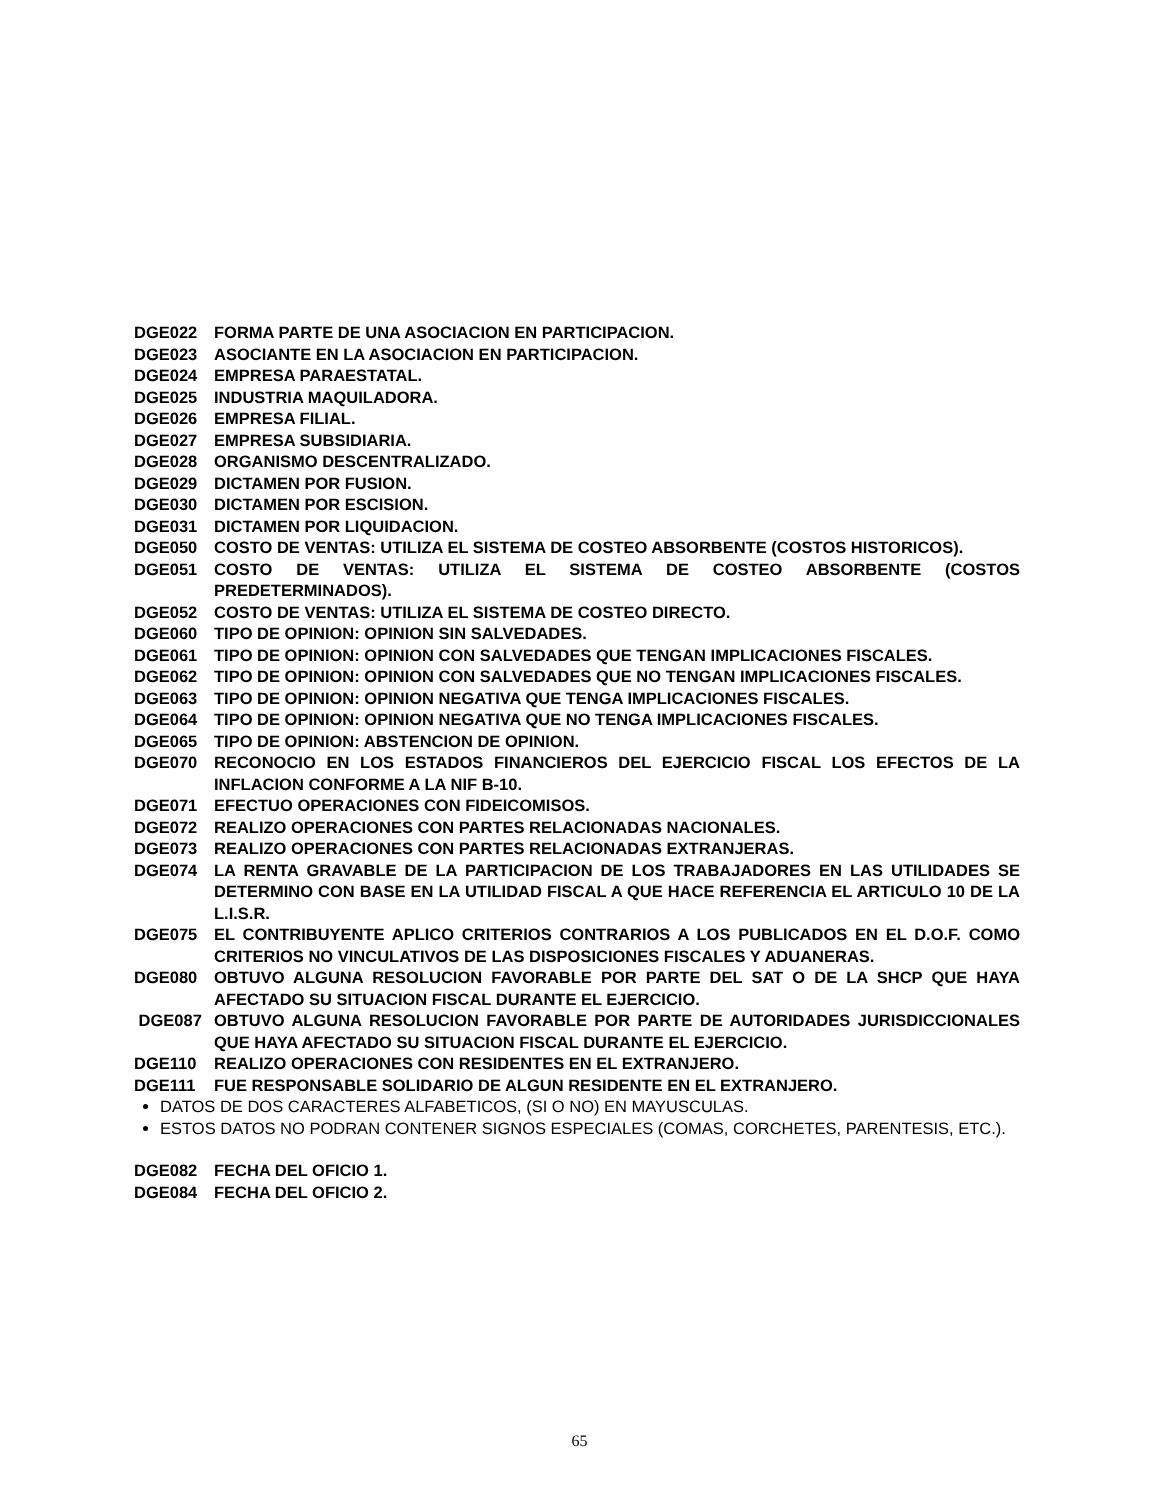DGE022 FORMA PARTE DE UNA ASOCIACION EN PARTICIPACION.
DGE023 ASOCIANTE EN LA ASOCIACION EN PARTICIPACION.
DGE024 EMPRESA PARAESTATAL.
DGE025 INDUSTRIA MAQUILADORA.
DGE026 EMPRESA FILIAL.
DGE027 EMPRESA SUBSIDIARIA.
DGE028 ORGANISMO DESCENTRALIZADO.
DGE029 DICTAMEN POR FUSION.
DGE030 DICTAMEN POR ESCISION.
DGE031 DICTAMEN POR LIQUIDACION.
DGE050 COSTO DE VENTAS: UTILIZA EL SISTEMA DE COSTEO ABSORBENTE (COSTOS HISTORICOS).
DGE051 COSTO DE VENTAS: UTILIZA EL SISTEMA DE COSTEO ABSORBENTE (COSTOS PREDETERMINADOS).
DGE052 COSTO DE VENTAS: UTILIZA EL SISTEMA DE COSTEO DIRECTO.
DGE060 TIPO DE OPINION: OPINION SIN SALVEDADES.
DGE061 TIPO DE OPINION: OPINION CON SALVEDADES QUE TENGAN IMPLICACIONES FISCALES.
DGE062 TIPO DE OPINION: OPINION CON SALVEDADES QUE NO TENGAN IMPLICACIONES FISCALES.
DGE063 TIPO DE OPINION: OPINION NEGATIVA QUE TENGA IMPLICACIONES FISCALES.
DGE064 TIPO DE OPINION: OPINION NEGATIVA QUE NO TENGA IMPLICACIONES FISCALES.
DGE065 TIPO DE OPINION: ABSTENCION DE OPINION.
DGE070 RECONOCIO EN LOS ESTADOS FINANCIEROS DEL EJERCICIO FISCAL LOS EFECTOS DE LA INFLACION CONFORME A LA NIF B-10.
DGE071 EFECTUO OPERACIONES CON FIDEICOMISOS.
DGE072 REALIZO OPERACIONES CON PARTES RELACIONADAS NACIONALES.
DGE073 REALIZO OPERACIONES CON PARTES RELACIONADAS EXTRANJERAS.
DGE074 LA RENTA GRAVABLE DE LA PARTICIPACION DE LOS TRABAJADORES EN LAS UTILIDADES SE DETERMINO CON BASE EN LA UTILIDAD FISCAL A QUE HACE REFERENCIA EL ARTICULO 10 DE LA L.I.S.R.
DGE075 EL CONTRIBUYENTE APLICO CRITERIOS CONTRARIOS A LOS PUBLICADOS EN EL D.O.F. COMO CRITERIOS NO VINCULATIVOS DE LAS DISPOSICIONES FISCALES Y ADUANERAS.
DGE080 OBTUVO ALGUNA RESOLUCION FAVORABLE POR PARTE DEL SAT O DE LA SHCP QUE HAYA AFECTADO SU SITUACION FISCAL DURANTE EL EJERCICIO.
DGE087 OBTUVO ALGUNA RESOLUCION FAVORABLE POR PARTE DE AUTORIDADES JURISDICCIONALES QUE HAYA AFECTADO SU SITUACION FISCAL DURANTE EL EJERCICIO.
DGE110 REALIZO OPERACIONES CON RESIDENTES EN EL EXTRANJERO.
DGE111 FUE RESPONSABLE SOLIDARIO DE ALGUN RESIDENTE EN EL EXTRANJERO.
DATOS DE DOS CARACTERES ALFABETICOS, (SI O NO) EN MAYUSCULAS.
ESTOS DATOS NO PODRAN CONTENER SIGNOS ESPECIALES (COMAS, CORCHETES, PARENTESIS, ETC.).
DGE082 FECHA DEL OFICIO 1.
DGE084 FECHA DEL OFICIO 2.
65